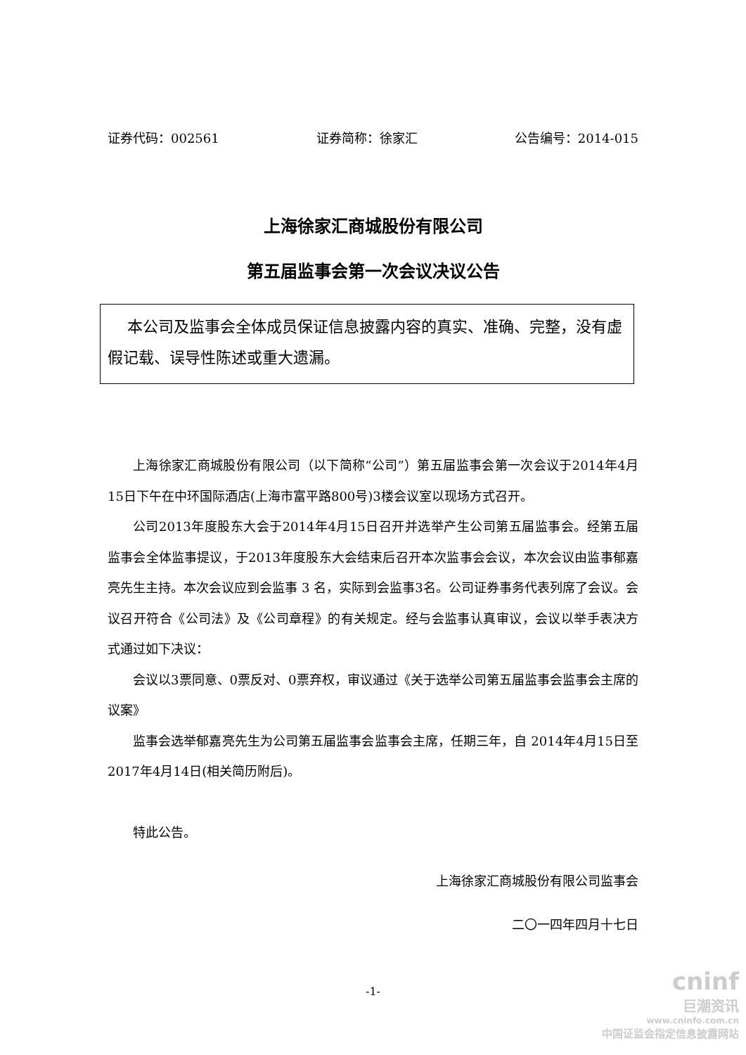证券代码：002561 证券简称：徐家汇 公告编号：2014-015
上海徐家汇商城股份有限公司
第五届监事会第一次会议决议公告
本公司及监事会全体成员保证信息披露内容的真实、准确、完整，没有虚假记载、误导性陈述或重大遗漏。
上海徐家汇商城股份有限公司（以下简称“公司”）第五届监事会第一次会议于2014年4月15日下午在中环国际酒店(上海市富平路800号)3楼会议室以现场方式召开。
公司2013年度股东大会于2014年4月15日召开并选举产生公司第五届监事会。经第五届监事会全体监事提议，于2013年度股东大会结束后召开本次监事会会议，本次会议由监事郁嘉亮先生主持。本次会议应到会监事 3 名，实际到会监事3名。公司证券事务代表列席了会议。会议召开符合《公司法》及《公司章程》的有关规定。经与会监事认真审议，会议以举手表决方式通过如下决议：
会议以3票同意、0票反对、0票弃权，审议通过《关于选举公司第五届监事会监事会主席的议案》
监事会选举郁嘉亮先生为公司第五届监事会监事会主席，任期三年，自 2014年4月15日至2017年4月14日(相关简历附后)。
特此公告。
上海徐家汇商城股份有限公司监事会
二〇一四年四月十七日
-1-
cninf
巨潮资讯
www.cninfo.com.cn
中国证监会指定信息披露网站